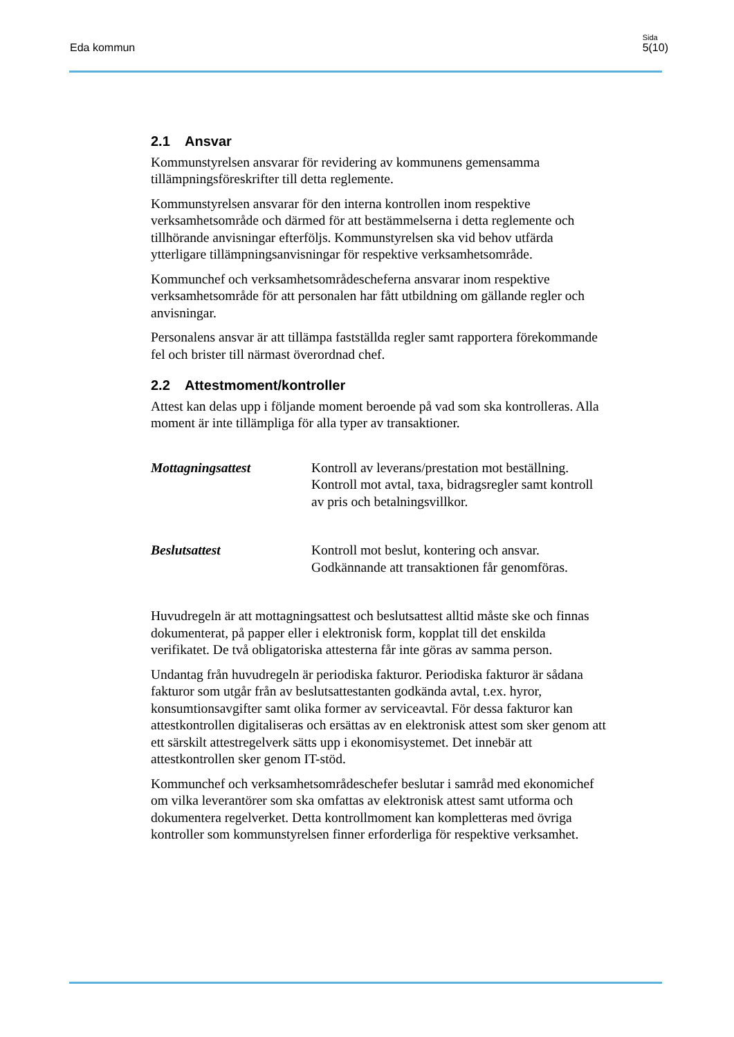Eda kommun
Sida
5(10)
2.1 Ansvar
Kommunstyrelsen ansvarar för revidering av kommunens gemensamma tillämpningsföreskrifter till detta reglemente.
Kommunstyrelsen ansvarar för den interna kontrollen inom respektive verksamhetsområde och därmed för att bestämmelserna i detta reglemente och tillhörande anvisningar efterföljs. Kommunstyrelsen ska vid behov utfärda ytterligare tillämpningsanvisningar för respektive verksamhetsområde.
Kommunchef och verksamhetsområdescheferna ansvarar inom respektive verksamhetsområde för att personalen har fått utbildning om gällande regler och anvisningar.
Personalens ansvar är att tillämpa fastställda regler samt rapportera förekommande fel och brister till närmast överordnad chef.
2.2 Attestmoment/kontroller
Attest kan delas upp i följande moment beroende på vad som ska kontrolleras. Alla moment är inte tillämpliga för alla typer av transaktioner.
Mottagningsattest Kontroll av leverans/prestation mot beställning.
Kontroll mot avtal, taxa, bidragsregler samt kontroll av pris och betalningsvillkor.
Beslutsattest Kontroll mot beslut, kontering och ansvar.
Godkännande att transaktionen får genomföras.
Huvudregeln är att mottagningsattest och beslutsattest alltid måste ske och finnas dokumenterat, på papper eller i elektronisk form, kopplat till det enskilda verifikatet. De två obligatoriska attesterna får inte göras av samma person.
Undantag från huvudregeln är periodiska fakturor. Periodiska fakturor är sådana fakturor som utgår från av beslutsattestanten godkända avtal, t.ex. hyror, konsumtionsavgifter samt olika former av serviceavtal. För dessa fakturor kan attestkontrollen digitaliseras och ersättas av en elektronisk attest som sker genom att ett särskilt attestregelverk sätts upp i ekonomisystemet. Det innebär att attestkontrollen sker genom IT-stöd.
Kommunchef och verksamhetsområdeschefer beslutar i samråd med ekonomichef om vilka leverantörer som ska omfattas av elektronisk attest samt utforma och dokumentera regelverket. Detta kontrollmoment kan kompletteras med övriga kontroller som kommunstyrelsen finner erforderliga för respektive verksamhet.